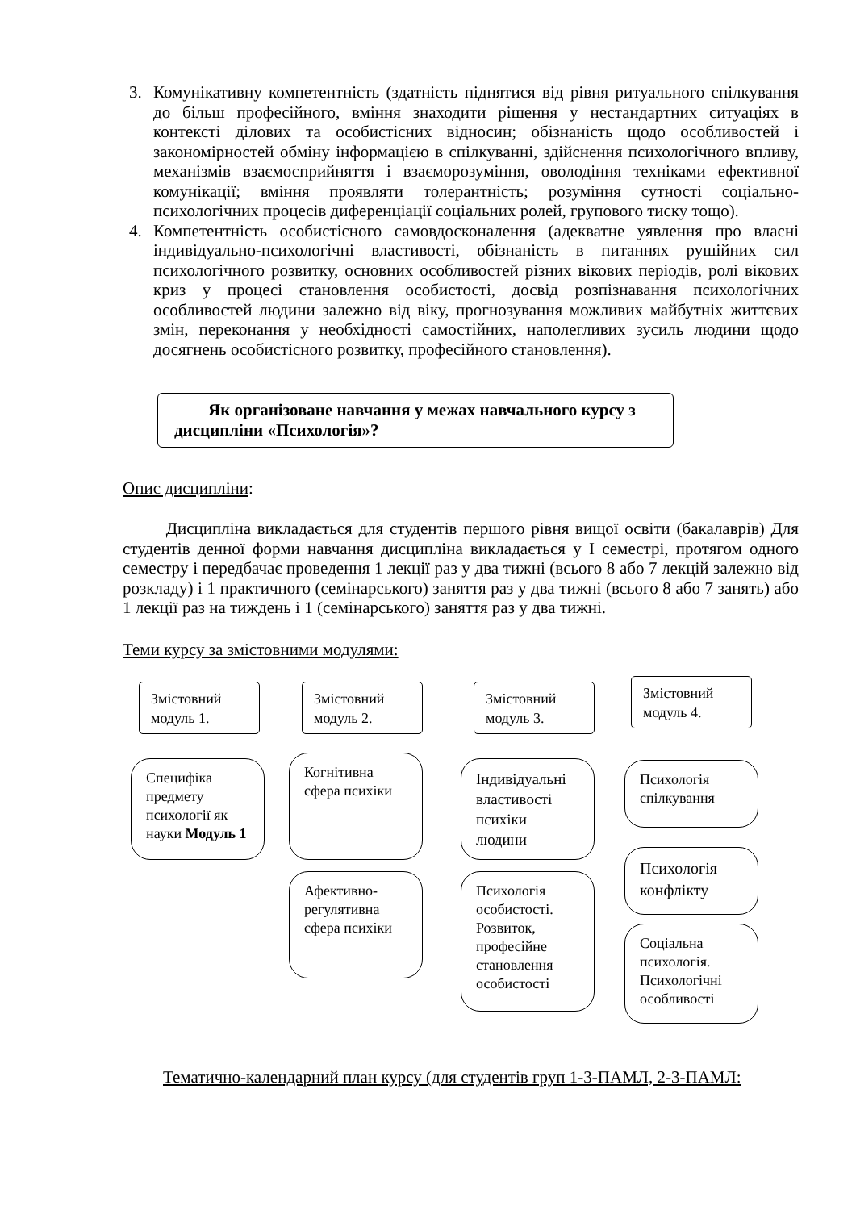3. Комунікативну компетентність (здатність піднятися від рівня ритуального спілкування до більш професійного, вміння знаходити рішення у нестандартних ситуаціях в контексті ділових та особистісних відносин; обізнаність щодо особливостей і закономірностей обміну інформацією в спілкуванні, здійснення психологічного впливу, механізмів взаємосприйняття і взаєморозуміння, оволодіння техніками ефективної комунікації; вміння проявляти толерантність; розуміння сутності соціально-психологічних процесів диференціації соціальних ролей, групового тиску тощо).
4. Компетентність особистісного самовдосконалення (адекватне уявлення про власні індивідуально-психологічні властивості, обізнаність в питаннях рушійних сил психологічного розвитку, основних особливостей різних вікових періодів, ролі вікових криз у процесі становлення особистості, досвід розпізнавання психологічних особливостей людини залежно від віку, прогнозування можливих майбутніх життєвих змін, переконання у необхідності самостійних, наполегливих зусиль людини щодо досягнень особистісного розвитку, професійного становлення).
Як організоване навчання у межах навчального курсу з дисципліни «Психологія»?
Опис дисципліни:
Дисципліна викладається для студентів першого рівня вищої освіти (бакалаврів) Для студентів денної форми навчання дисципліна викладається у І семестрі, протягом одного семестру і передбачає проведення 1 лекції раз у два тижні (всього 8 або 7 лекцій залежно від розкладу) і 1 практичного (семінарського) заняття раз у два тижні (всього 8 або 7 занять) або 1 лекції раз на тиждень і 1 (семінарського) заняття раз у два тижні.
Теми курсу за змістовними модулями:
Змістовний модуль 1.
Змістовний модуль 2.
Змістовний модуль 3.
Змістовний модуль 4.
Специфіка предмету психології як науки Модуль 1
Когнітивна сфера психіки
Афективно-регулятивна сфера психіки
Індивідуальні властивості психіки людини
Психологія особистості. Розвиток, професійне становлення особистості
Психологія спілкування
Психологія конфлікту
Соціальна психологія. Психологічні особливості
Тематично-календарний план курсу (для студентів груп 1-3-ПАМЛ, 2-3-ПАМЛ: